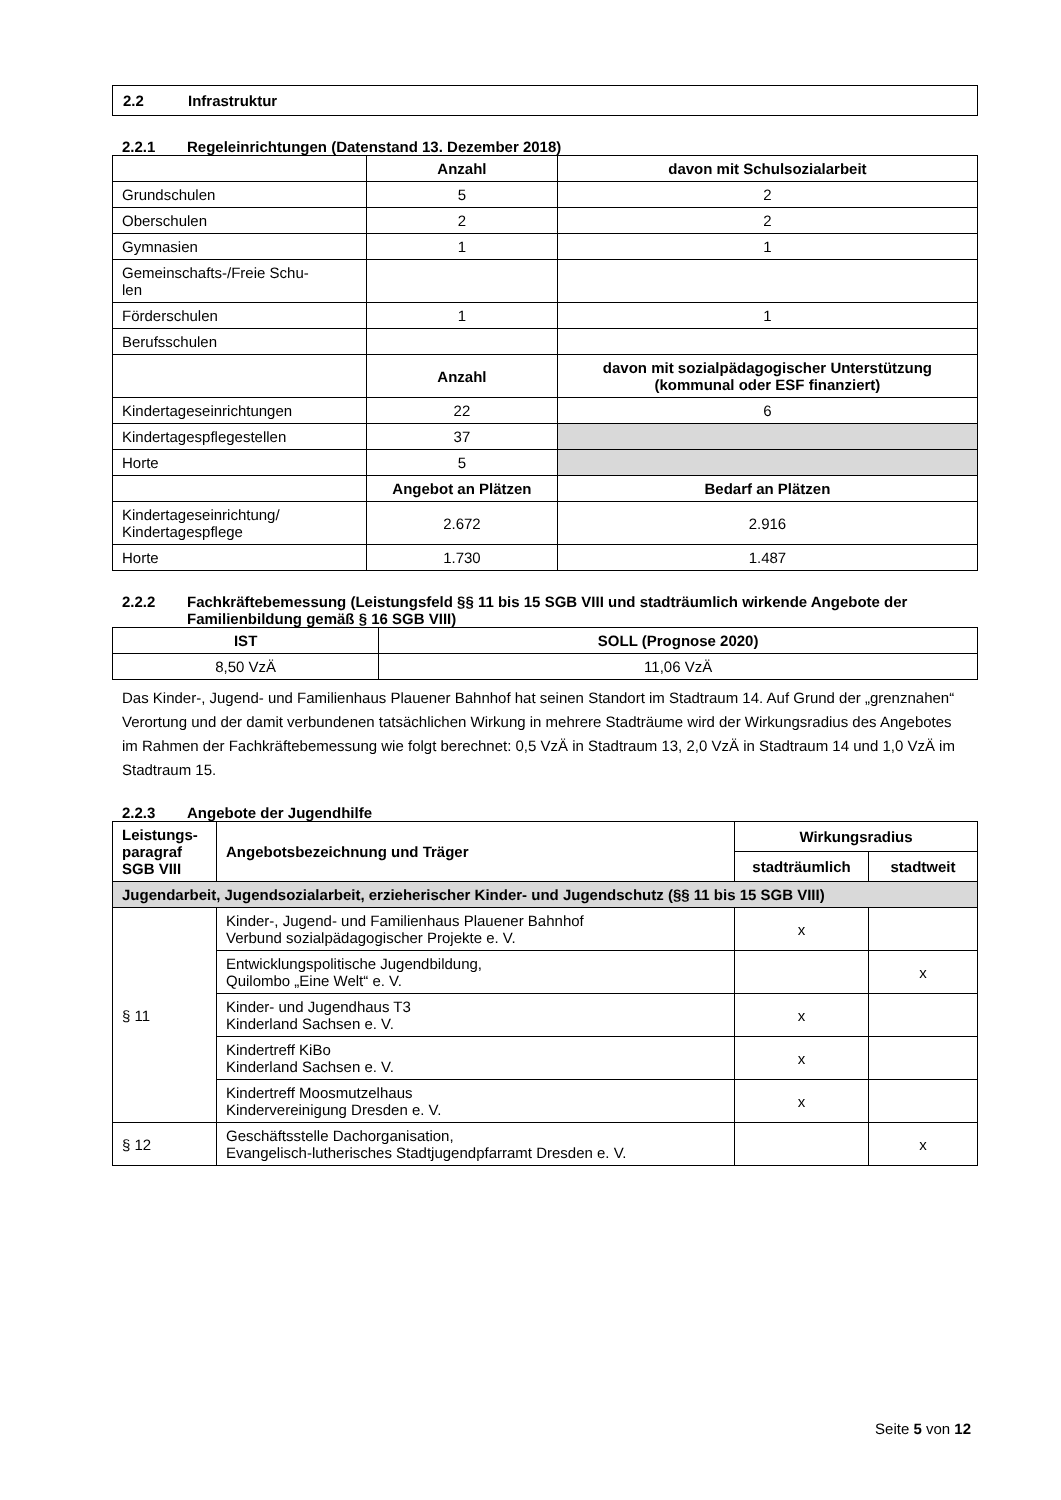2.2 Infrastruktur
2.2.1 Regeleinrichtungen (Datenstand 13. Dezember 2018)
| | Anzahl | davon mit Schulsozialarbeit |
| Grundschulen | 5 | 2 |
| Oberschulen | 2 | 2 |
| Gymnasien | 1 | 1 |
| Gemeinschafts-/Freie Schu- len | | |
| Förderschulen | 1 | 1 |
| Berufsschulen | | |
| | Anzahl | davon mit sozialpädagogischer Unterstützung (kommunal oder ESF finanziert) |
| Kindertageseinrichtungen | 22 | 6 |
| Kindertagespflegestellen | 37 | |
| Horte | 5 | |
| | Angebot an Plätzen | Bedarf an Plätzen |
| Kindertageseinrichtung/ Kindertagespflege | 2.672 | 2.916 |
| Horte | 1.730 | 1.487 |
2.2.2 Fachkräftebemessung (Leistungsfeld §§ 11 bis 15 SGB VIII und stadträumlich wirkende Angebote der Familienbildung gemäß § 16 SGB VIII)
| IST | SOLL (Prognose 2020) |
| --- | --- |
| 8,50 VzÄ | 11,06 VzÄ |
Das Kinder-, Jugend- und Familienhaus Plauener Bahnhof hat seinen Standort im Stadtraum 14. Auf Grund der „grenznahen“ Verortung und der damit verbundenen tatsächlichen Wirkung in mehrere Stadträume wird der Wirkungsradius des Angebotes im Rahmen der Fachkräftebemessung wie folgt berechnet: 0,5 VzÄ in Stadtraum 13, 2,0 VzÄ in Stadtraum 14 und 1,0 VzÄ im Stadtraum 15.
2.2.3 Angebote der Jugendhilfe
| Leistungs- paragraf SGB VIII | Angebotsbezeichnung und Träger | Wirkungsradius | |
| --- | --- | --- | --- |
| | | stadträumlich | stadtweit |
| Jugendarbeit, Jugendsozialarbeit, erzieherischer Kinder- und Jugendschutz (§§ 11 bis 15 SGB VIII) | | | |
| § 11 | Kinder-, Jugend- und Familienhaus Plauener Bahnhof Verbund sozialpädagogischer Projekte e. V. | x | |
| | Entwicklungspolitische Jugendbildung, Quilombo „Eine Welt“ e. V. | | x |
| | Kinder- und Jugendhaus T3 Kinderland Sachsen e. V. | x | |
| | Kindertreff KiBo Kinderland Sachsen e. V. | x | |
| | Kindertreff Moosmutzelhaus Kindervereinigung Dresden e. V. | x | |
| § 12 | Geschäftsstelle Dachorganisation, Evangelisch-lutherisches Stadtjugendpfarramt Dresden e. V. | | x |
Seite 5 von 12